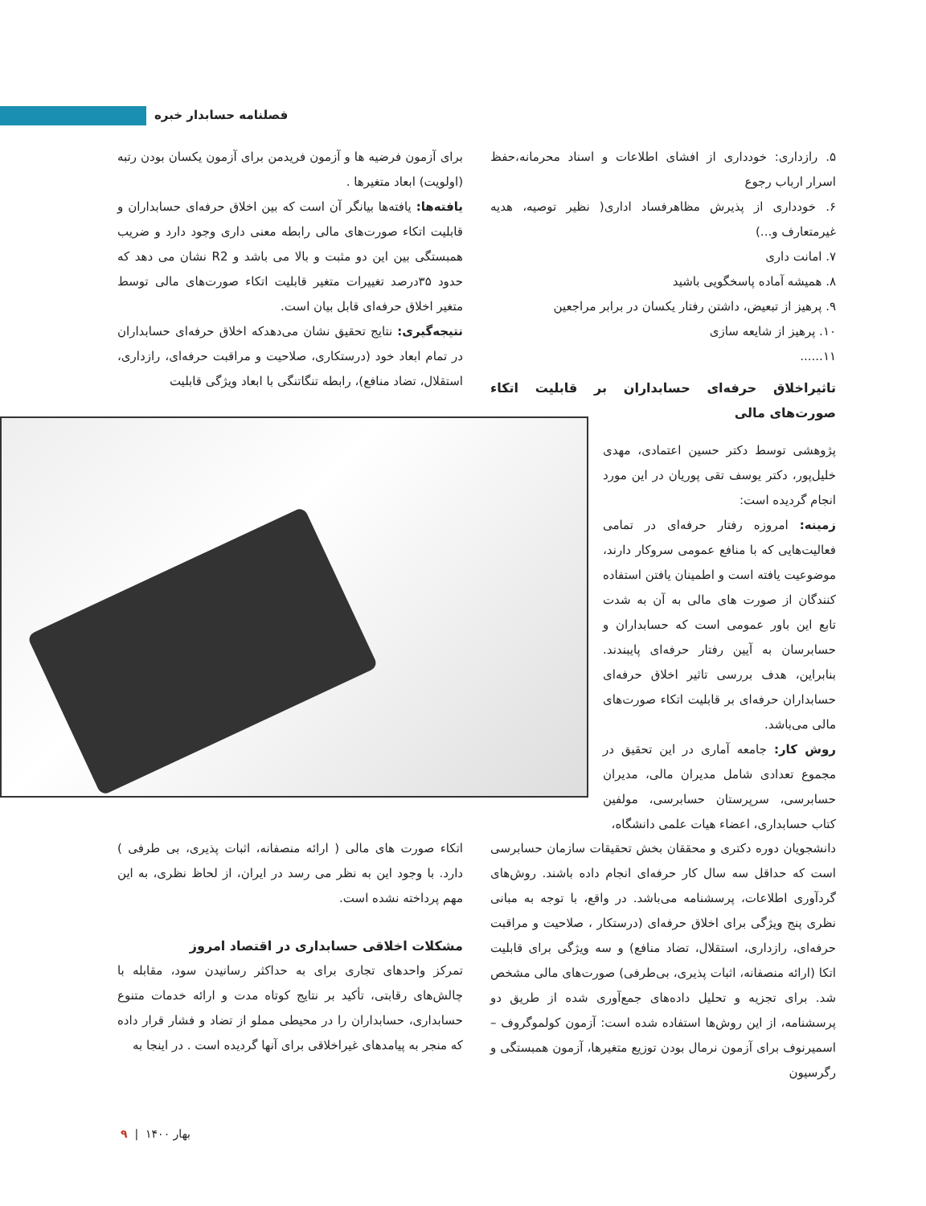فصلنامه حسابدار خبره
۵. رازداری: خودداری از افشای اطلاعات و اسناد محرمانه،حفظ اسرار ارباب رجوع
۶. خودداری از پذیرش مظاهرفساد اداری( نظیر توصیه، هدیه غیرمتعارف و...)
۷. امانت داری
۸. همیشه آماده پاسخگویی باشید
۹. پرهیز از تبعیض، داشتن رفتار یکسان در برابر مراجعین
۱۰. پرهیز از شایعه سازی
۱۱......
تاثیراخلاق حرفه‌ای حسابداران بر قابلیت اتکاء صورت‌های مالی
پژوهشی توسط دکتر حسین اعتمادی، مهدی خلیل‌پور، دکتر یوسف تقی پوریان در این مورد انجام گردیده است:
زمینه: امروزه رفتار حرفه‌ای در تمامی فعالیت‌هایی که با منافع عمومی سروکار دارند، موضوعیت یافته است و اطمینان یافتن استفاده کنندگان از صورت های مالی به آن به شدت تابع این باور عمومی است که حسابداران و حسابرسان به آیین رفتار حرفه‌ای پایبندند. بنابراین، هدف بررسی تاثیر اخلاق حرفه‌ای حسابداران حرفه‌ای بر قابلیت اتکاء صورت‌های مالی می‌باشد.
روش کار: جامعه آماری در این تحقیق در مجموع تعدادی شامل مدیران مالی، مدیران حسابرسی، سرپرستان حسابرسی، مولفین کتاب حسابداری، اعضاء هیات علمی دانشگاه،
دانشجویان دوره دکتری و محققان بخش تحقیقات سازمان حسابرسی است که حداقل سه سال کار حرفه‌ای انجام داده باشند. روش‌های گردآوری اطلاعات، پرسشنامه می‌باشد. در واقع، با توجه به مبانی نظری پنج ویژگی برای اخلاق حرفه‌ای (درستکار ، صلاحیت و مراقبت حرفه‌ای، رازداری، استقلال، تضاد منافع) و سه ویژگی برای قابلیت اتکا (ارائه منصفانه، اثبات پذیری، بی‌طرفی) صورت‌های مالی مشخص شد. برای تجزیه و تحلیل داده‌های جمع‌آوری شده از طریق دو پرسشنامه، از این روش‌ها استفاده شده است: آزمون کولموگروف – اسمیرنوف برای آزمون نرمال بودن توزیع متغیرها، آزمون همبستگی و رگرسیون
برای آزمون فرضیه ها و آزمون فریدمن برای آزمون یکسان بودن رتبه (اولویت) ابعاد متغیرها .
یافته‌ها: یافته‌ها بیانگر آن است که بین اخلاق حرفه‌ای حسابداران و قابلیت اتکاء صورت‌های مالی رابطه معنی داری وجود دارد و ضریب همبستگی بین این دو مثبت و بالا می باشد و R2 نشان می دهد که حدود ۳۵درصد تغییرات متغیر قابلیت اتکاء صورت‌های مالی توسط متغیر اخلاق حرفه‌ای قابل بیان است.
نتیجه‌گیری: نتایج تحقیق نشان می‌دهدکه اخلاق حرفه‌ای حسابداران در تمام ابعاد خود (درستکاری، صلاحیت و مراقبت حرفه‌ای، رازداری، استقلال، تضاد منافع)، رابطه تنگاتنگی با ابعاد ویژگی قابلیت
اتکاء صورت های مالی ( ارائه منصفانه، اثبات پذیری، بی طرفی ) دارد. با وجود این به نظر می رسد در ایران، از لحاظ نظری، به این مهم پرداخته نشده است.
مشکلات اخلاقی حسابداری در اقتصاد امروز
تمرکز واحدهای تجاری برای به حداکثر رسانیدن سود، مقابله با چالش‌های رقابتی، تأکید بر نتایج کوتاه مدت و ارائه خدمات متنوع حسابداری، حسابداران را در محیطی مملو از تضاد و فشار قرار داده که منجر به پیامدهای غیراخلاقی برای آنها گردیده است . در اینجا به
بهار ۱۴۰۰ | ۹